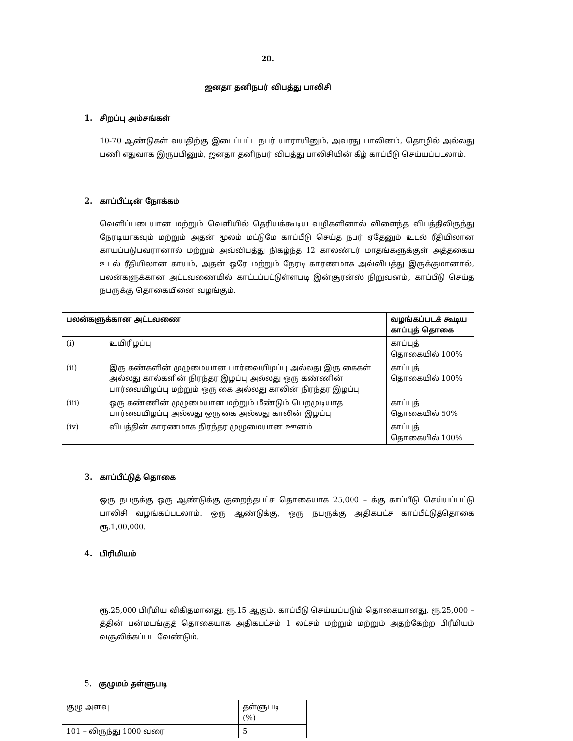20.
ஜனதா தனிநபர் விபத்து பாலிசி
1. சிறப்பு அம்சங்கள்
10-70 ஆண்டுகள் வயதிற்கு இடைப்பட்ட நபர் யாராயினும், அவரது பாலினம், தொழில் அல்லது பணி எதுவாக இருப்பினும், ஜனதா தனிநபர் விபத்து பாலிசியின் கீழ் காப்பீடு செய்யப்படலாம்.
2. காப்பீட்டின் நோக்கம்
வெளிப்படையான மற்றும் வெளியில் தெரியக்கூடிய வழிகளினால் விளைந்த விபத்திலிருந்து நேரடியாகவும் மற்றும் அதன் மூலம் மட்டுமே காப்பீடு செய்த நபர் ஏதேனும் உடல் ரீதியிலான காயப்படுபவரானால் மற்றும் அவ்விபத்து நிகழ்ந்த 12 காலண்டர் மாதங்களுக்குள் அத்தகைய உடல் ரீதியிலான காயம், அதன் ஒரே மற்றும் நேரடி காரணமாக அவ்விபத்து இருக்குமானால், பலன்களுக்கான அட்டவணையில் காட்டப்பட்டுள்ளபடி இன்சூரன்ஸ் நிறுவனம், காப்பீடு செய்த நபருக்கு தொகையினை வழங்கும்.
| பலன்களுக்கான அட்டவணை | | வழங்கப்படக் கூடிய காப்புத் தொகை |
| --- | --- | --- |
| (i) | உயிரிழப்பு | காப்புத் தொகையில் 100% |
| (ii) | இரு கண்களின் முழுமையான பார்வையிழப்பு அல்லது இரு கைகள் அல்லது கால்களின் நிரந்தர இழப்பு அல்லது ஒரு கண்ணின் பார்வையிழப்பு மற்றும் ஒரு கை அல்லது காலின் நிரந்தர இழப்பு | காப்புத் தொகையில் 100% |
| (iii) | ஒரு கண்ணின் முழுமையான மற்றும் மீண்டும் பெறமுடியாத பார்வையிழப்பு அல்லது ஒரு கை அல்லது காலின் இழப்பு | காப்புத் தொகையில் 50% |
| (iv) | விபத்தின் காரணமாக நிரந்தர முழுமையான ஊனம் | காப்புத் தொகையில் 100% |
3. காப்பீட்டுத் தொகை
ஒரு நபருக்கு ஒரு ஆண்டுக்கு குறைந்தபட்ச தொகையாக 25,000 – க்கு காப்பீடு செய்யப்பட்டு பாலிசி வழங்கப்படலாம். ஒரு ஆண்டுக்கு, ஒரு நபருக்கு அதிகபட்ச காப்பீட்டுத்தொகை ரூ.1,00,000.
4. பிரிமியம்
ரூ.25,000 பிரீமிய விகிதமானது, ரூ.15 ஆகும். காப்பீடு செய்யப்படும் தொகையானது, ரூ.25,000 – த்தின் பன்மடங்குத் தொகையாக அதிகபட்சம் 1 லட்சம் மற்றும் மற்றும் அதற்கேற்ற பிரீமியம் வசூலிக்கப்பட வேண்டும்.
5. குழுமம் தள்ளுபடி
| குழு அளவு | தள்ளுபடி (%) |
| 101 – லிருந்து 1000 வரை | 5 |